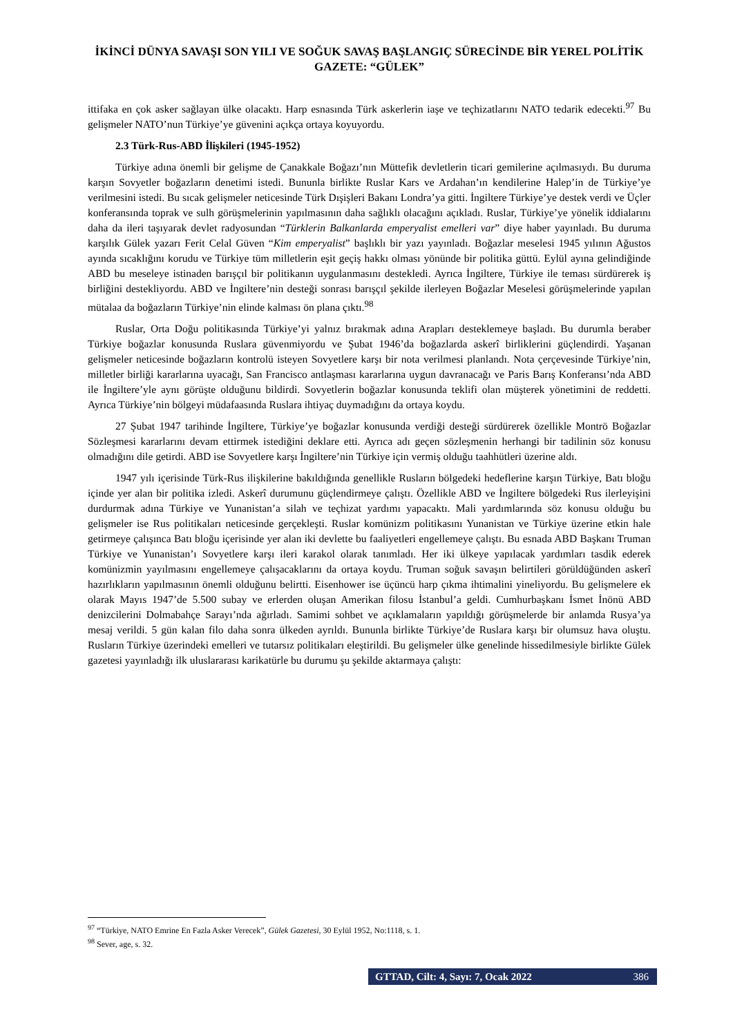İKİNCİ DÜNYA SAVAŞI SON YILI VE SOĞUK SAVAŞ BAŞLANGIÇ SÜRECİNDE BİR YEREL POLİTİK GAZETE: “GÜLEK”
ittifaka en çok asker sağlayan ülke olacaktı. Harp esnasında Türk askerlerin iaşe ve teçhizatlarını NATO tedarik edecekti.<sup>97</sup> Bu gelişmeler NATO’nun Türkiye’ye güvenini açıkça ortaya koyuyordu.
2.3 Türk-Rus-ABD İlişkileri (1945-1952)
Türkiye adına önemli bir gelişme de Çanakkale Boğazı’nın Müttefik devletlerin ticari gemilerine açılmasıydı. Bu duruma karşın Sovyetler boğazların denetimi istedi. Bununla birlikte Ruslar Kars ve Ardahan’ın kendilerine Halep’in de Türkiye’ye verilmesini istedi. Bu sıcak gelişmeler neticesinde Türk Dışişleri Bakanı Londra’ya gitti. İngiltere Türkiye’ye destek verdi ve Üçler konferansında toprak ve sulh görüşmelerinin yapılmasının daha sağlıklı olacağını açıkladı. Ruslar, Türkiye’ye yönelik iddialarını daha da ileri taşıyarak devlet radyosundan “Türklerin Balkanlarda emperyalist emelleri var” diye haber yayınladı. Bu duruma karşılık Gülek yazarı Ferit Celal Güven “Kim emperyalist” başlıklı bir yazı yayınladı. Boğazlar meselesi 1945 yılının Ağustos ayında sıcaklığını korudu ve Türkiye tüm milletlerin eşit geçiş hakkı olması yönünde bir politika güttü. Eylül ayına gelindiğinde ABD bu meseleye istinaden barışçıl bir politikanın uygulanmasını destekledi. Ayrıca İngiltere, Türkiye ile teması sürdürerek iş birliğini destekliyordu. ABD ve İngiltere’nin desteği sonrası barışçıl şekilde ilerleyen Boğazlar Meselesi görüşmelerinde yapılan mütalaa da boğazların Türkiye’nin elinde kalması ön plana çıktı.<sup>98</sup>
Ruslar, Orta Doğu politikasında Türkiye’yi yalnız bırakmak adına Arapları desteklemeye başladı. Bu durumla beraber Türkiye boğazlar konusunda Ruslara güvenmiyordu ve Şubat 1946’da boğazlarda askerî birliklerini güçlendirdi. Yaşanan gelişmeler neticesinde boğazların kontrolü isteyen Sovyetlere karşı bir nota verilmesi planlandı. Nota çerçevesinde Türkiye’nin, milletler birliği kararlarına uyacağı, San Francisco antlaşması kararlarına uygun davranacağı ve Paris Barış Konferansı’nda ABD ile İngiltere’yle aynı görüşte olduğunu bildirdi. Sovyetlerin boğazlar konusunda teklifi olan müşterek yönetimini de reddetti. Ayrıca Türkiye’nin bölgeyi müdafaasında Ruslara ihtiyaç duymadığını da ortaya koydu.
27 Şubat 1947 tarihinde İngiltere, Türkiye’ye boğazlar konusunda verdiği desteği sürdürerek özellikle Montrö Boğazlar Sözleşmesi kararlarını devam ettirmek istediğini deklare etti. Ayrıca adı geçen sözleşmenin herhangi bir tadilinin söz konusu olmadığını dile getirdi. ABD ise Sovyetlere karşı İngiltere’nin Türkiye için vermiş olduğu taahhütleri üzerine aldı.
1947 yılı içerisinde Türk-Rus ilişkilerine bakıldığında genellikle Rusların bölgedeki hedeflerine karşın Türkiye, Batı bloğu içinde yer alan bir politika izledi. Askerî durumunu güçlendirmeye çalıştı. Özellikle ABD ve İngiltere bölgedeki Rus ilerleyişini durdurmak adına Türkiye ve Yunanistan’a silah ve teçhizat yardımı yapacaktı. Mali yardımlarında söz konusu olduğu bu gelişmeler ise Rus politikaları neticesinde gerçekleşti. Ruslar komünizm politikasını Yunanistan ve Türkiye üzerine etkin hale getirmeye çalışınca Batı bloğu içerisinde yer alan iki devlette bu faaliyetleri engellemeye çalıştı. Bu esnada ABD Başkanı Truman Türkiye ve Yunanistan’ı Sovyetlere karşı ileri karakol olarak tanımladı. Her iki ülkeye yapılacak yardımları tasdik ederek komünizmin yayılmasını engellemeye çalışacaklarını da ortaya koydu. Truman soğuk savaşın belirtileri görüldüğünden askerî hazırlıkların yapılmasının önemli olduğunu belirtti. Eisenhower ise üçüncü harp çıkma ihtimalini yineliyordu. Bu gelişmelere ek olarak Mayıs 1947’de 5.500 subay ve erlerden oluşan Amerikan filosu İstanbul’a geldi. Cumhurbaşkanı İsmet İnönü ABD denizcilerini Dolmabahçe Sarayı’nda ağırladı. Samimi sohbet ve açıklamaların yapıldığı görüşmelerde bir anlamda Rusya’ya mesaj verildi. 5 gün kalan filo daha sonra ülkeden ayrıldı. Bununla birlikte Türkiye’de Ruslara karşı bir olumsuz hava oluştu. Rusların Türkiye üzerindeki emelleri ve tutarsız politikaları eleştirildi. Bu gelişmeler ülke genelinde hissedilmesiyle birlikte Gülek gazetesi yayınladığı ilk uluslararası karikatürle bu durumu şu şekilde aktarmaya çalıştı:
<sup>97</sup> “Türkiye, NATO Emrine En Fazla Asker Verecek”, Gülek Gazetesi, 30 Eylül 1952, No:1118, s. 1.
<sup>98</sup> Sever, age, s. 32.
GTTAD, Cilt: 4, Sayı: 7, Ocak 2022 386